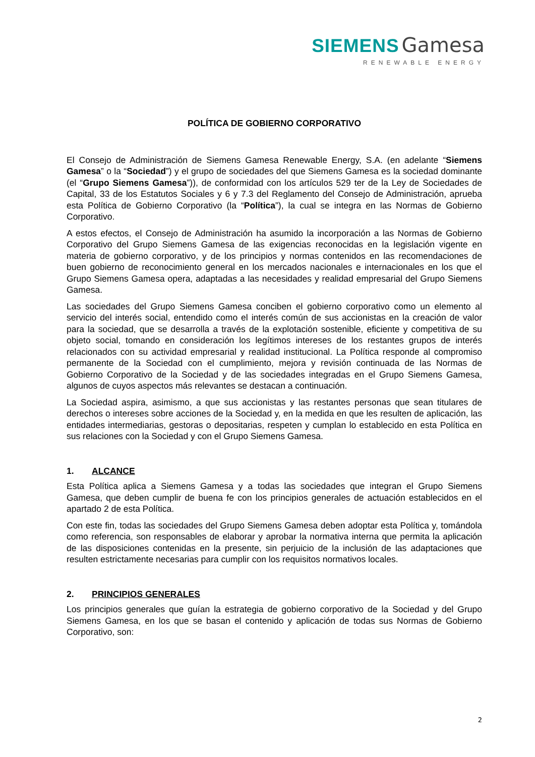SIEMENS Gamesa
RENEWABLE ENERGY
POLÍTICA DE GOBIERNO CORPORATIVO
El Consejo de Administración de Siemens Gamesa Renewable Energy, S.A. (en adelante “Siemens Gamesa” o la “Sociedad”) y el grupo de sociedades del que Siemens Gamesa es la sociedad dominante (el “Grupo Siemens Gamesa”)), de conformidad con los artículos 529 ter de la Ley de Sociedades de Capital, 33 de los Estatutos Sociales y 6 y 7.3 del Reglamento del Consejo de Administración, aprueba esta Política de Gobierno Corporativo (la “Política”), la cual se integra en las Normas de Gobierno Corporativo.
A estos efectos, el Consejo de Administración ha asumido la incorporación a las Normas de Gobierno Corporativo del Grupo Siemens Gamesa de las exigencias reconocidas en la legislación vigente en materia de gobierno corporativo, y de los principios y normas contenidos en las recomendaciones de buen gobierno de reconocimiento general en los mercados nacionales e internacionales en los que el Grupo Siemens Gamesa opera, adaptadas a las necesidades y realidad empresarial del Grupo Siemens Gamesa.
Las sociedades del Grupo Siemens Gamesa conciben el gobierno corporativo como un elemento al servicio del interés social, entendido como el interés común de sus accionistas en la creación de valor para la sociedad, que se desarrolla a través de la explotación sostenible, eficiente y competitiva de su objeto social, tomando en consideración los legítimos intereses de los restantes grupos de interés relacionados con su actividad empresarial y realidad institucional. La Política responde al compromiso permanente de la Sociedad con el cumplimiento, mejora y revisión continuada de las Normas de Gobierno Corporativo de la Sociedad y de las sociedades integradas en el Grupo Siemens Gamesa, algunos de cuyos aspectos más relevantes se destacan a continuación.
La Sociedad aspira, asimismo, a que sus accionistas y las restantes personas que sean titulares de derechos o intereses sobre acciones de la Sociedad y, en la medida en que les resulten de aplicación, las entidades intermediarias, gestoras o depositarias, respeten y cumplan lo establecido en esta Política en sus relaciones con la Sociedad y con el Grupo Siemens Gamesa.
1. ALCANCE
Esta Política aplica a Siemens Gamesa y a todas las sociedades que integran el Grupo Siemens Gamesa, que deben cumplir de buena fe con los principios generales de actuación establecidos en el apartado 2 de esta Política.
Con este fin, todas las sociedades del Grupo Siemens Gamesa deben adoptar esta Política y, tomándola como referencia, son responsables de elaborar y aprobar la normativa interna que permita la aplicación de las disposiciones contenidas en la presente, sin perjuicio de la inclusión de las adaptaciones que resulten estrictamente necesarias para cumplir con los requisitos normativos locales.
2. PRINCIPIOS GENERALES
Los principios generales que guían la estrategia de gobierno corporativo de la Sociedad y del Grupo Siemens Gamesa, en los que se basan el contenido y aplicación de todas sus Normas de Gobierno Corporativo, son:
2